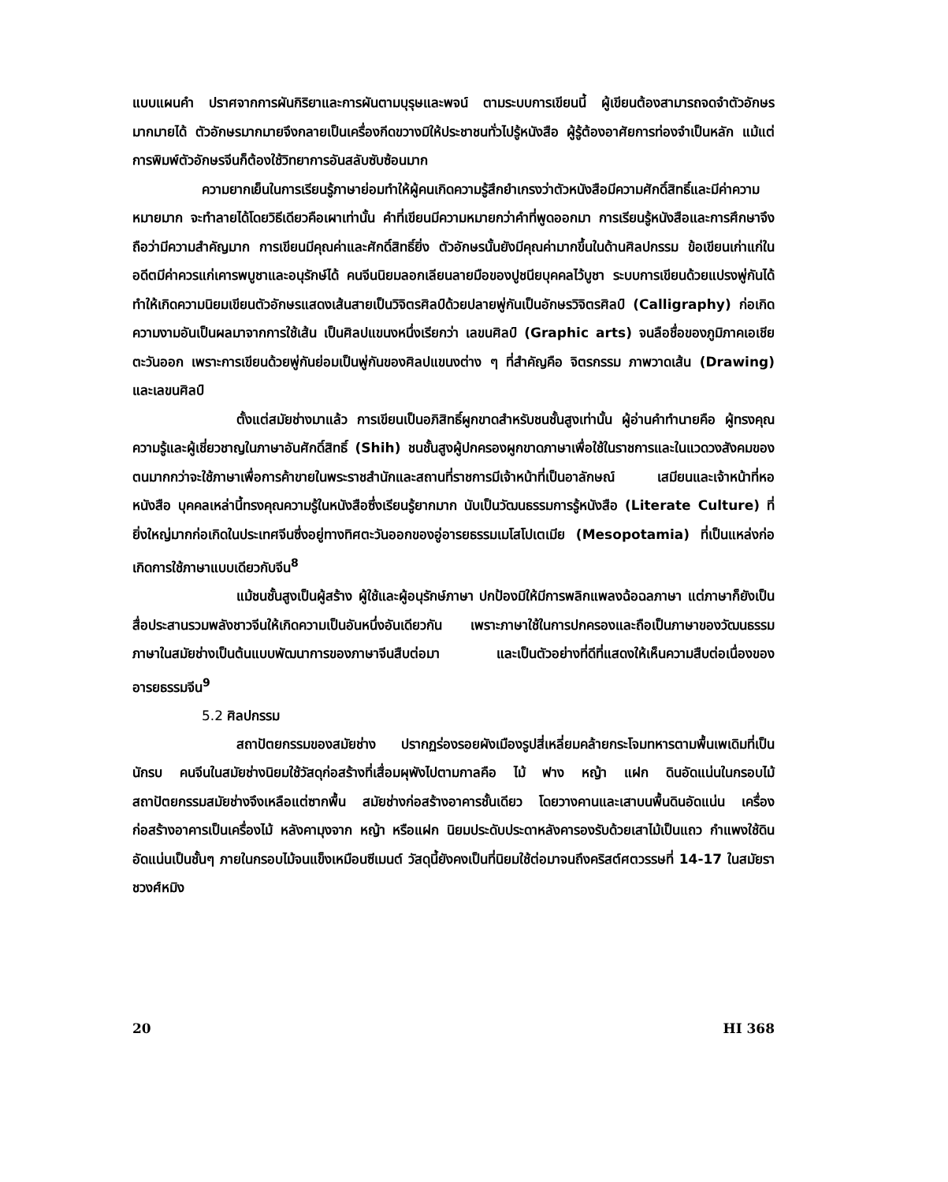แบบแผนคำ ปราศจากการผันกิริยาและการผันตามบุรุษและพจน์ ตามระบบการเขียนนี้ ผู้เขียนต้องสามารถจดจำตัวอักษรมากมายได้ ตัวอักษรมากมายจึงกลายเป็นเครื่องกีดขวางมิให้ประชาชนทั่วไปรู้หนังสือ ผู้รู้ต้องอาศัยการท่องจำเป็นหลัก แม้แต่การพิมพ์ตัวอักษรจีนก็ต้องใช้วิทยาการอันสลับซับซ้อนมาก
ความยากเย็นในการเรียนรู้ภาษาย่อมทำให้ผู้คนเกิดความรู้สึกยำเกรงว่าตัวหนังสือมีความศักดิ์สิทธิ์และมีค่าความหมายมาก จะทำลายได้โดยวิธีเดียวคือเผาเท่านั้น คำที่เขียนมีความหมายกว่าคำที่พูดออกมา การเรียนรู้หนังสือและการศึกษาจึงถือว่ามีความสำคัญมาก การเขียนมีคุณค่าและศักดิ์สิทธิ์ยิ่ง ตัวอักษรนั้นยังมีคุณค่ามากขึ้นในด้านศิลปกรรม ข้อเขียนเก่าแก่ในอดีตมีค่าควรแก่เคารพบูชาและอนุรักษ์ได้ คนจีนนิยมลอกเลียนลายมือของปูชนียบุคคลไว้บูชา ระบบการเขียนด้วยแปรงพู่กันได้ทำให้เกิดความนิยมเขียนตัวอักษรแสดงเส้นสายเป็นวิจิตรศิลป์ด้วยปลายพู่กันเป็นอักษรวิจิตรศิลป์ (Calligraphy) ก่อเกิดความงามอันเป็นผลมาจากการใช้เส้น เป็นศิลปแขนงหนึ่งเรียกว่า เลขนศิลป์ (Graphic arts) จนลือชื่อของภูมิภาคเอเชียตะวันออก เพราะการเขียนด้วยพู่กันย่อมเป็นพู่กันของศิลปแขนงต่าง ๆ ที่สำคัญคือ จิตรกรรม ภาพวาดเส้น (Drawing) และเลขนศิลป์
ตั้งแต่สมัยช่างมาแล้ว การเขียนเป็นอภิสิทธิ์ผูกขาดสำหรับชนชั้นสูงเท่านั้น ผู้อ่านคำทำนายคือ ผู้ทรงคุณความรู้และผู้เชี่ยวชาญในภาษาอันศักดิ์สิทธิ์ (Shih) ชนชั้นสูงผู้ปกครองผูกขาดภาษาเพื่อใช้ในราชการและในแวดวงสังคมของตนมากกว่าจะใช้ภาษาเพื่อการค้าขายในพระราชสำนักและสถานที่ราชการมีเจ้าหน้าที่เป็นอาลักษณ์ เสมียนและเจ้าหน้าที่หอหนังสือ บุคคลเหล่านี้ทรงคุณความรู้ในหนังสือซึ่งเรียนรู้ยากมาก นับเป็นวัฒนธรรมการรู้หนังสือ (Literate Culture) ที่ยิ่งใหญ่มากก่อเกิดในประเทศจีนซึ่งอยู่ทางทิศตะวันออกของอู่อารยธรรมเมโสโปเตเมีย (Mesopotamia) ที่เป็นแหล่งก่อเกิดการใช้ภาษาแบบเดียวกับจีน<sup>8</sup>
แม้ชนชั้นสูงเป็นผู้สร้าง ผู้ใช้และผู้อนุรักษ์ภาษา ปกป้องมิให้มีการพลิกแพลงฉ้อฉลภาษา แต่ภาษาก็ยังเป็นสื่อประสานรวมพลังชาวจีนให้เกิดความเป็นอันหนึ่งอันเดียวกัน เพราะภาษาใช้ในการปกครองและถือเป็นภาษาของวัฒนธรรม ภาษาในสมัยช่างเป็นต้นแบบพัฒนาการของภาษาจีนสืบต่อมา และเป็นตัวอย่างที่ดีที่แสดงให้เห็นความสืบต่อเนื่องของอารยธรรมจีน<sup>9</sup>
5.2 ศิลปกรรม
สถาปัตยกรรมของสมัยช่าง ปรากฏร่องรอยผังเมืองรูปสี่เหลี่ยมคล้ายกระโจมทหารตามพื้นเพเดิมที่เป็นนักรบ คนจีนในสมัยช่างนิยมใช้วัสดุก่อสร้างที่เสื่อมผุพังไปตามกาลคือ ไม้ ฟาง หญ้า แฝก ดินอัดแน่นในกรอบไม้ สถาปัตยกรรมสมัยช่างจึงเหลือแต่ซากพื้น สมัยช่างก่อสร้างอาคารชั้นเดียว โดยวางคานและเสาบนพื้นดินอัดแน่น เครื่องก่อสร้างอาคารเป็นเครื่องไม้ หลังคามุงจาก หญ้า หรือแฝก นิยมประดับประดาหลังคารองรับด้วยเสาไม้เป็นแถว กำแพงใช้ดินอัดแน่นเป็นชั้นๆ ภายในกรอบไม้จนแข็งเหมือนซีเมนต์ วัสดุนี้ยังคงเป็นที่นิยมใช้ต่อมาจนถึงคริสต์ศตวรรษที่ 14-17 ในสมัยราชวงศ์หมิง
20 HI 368